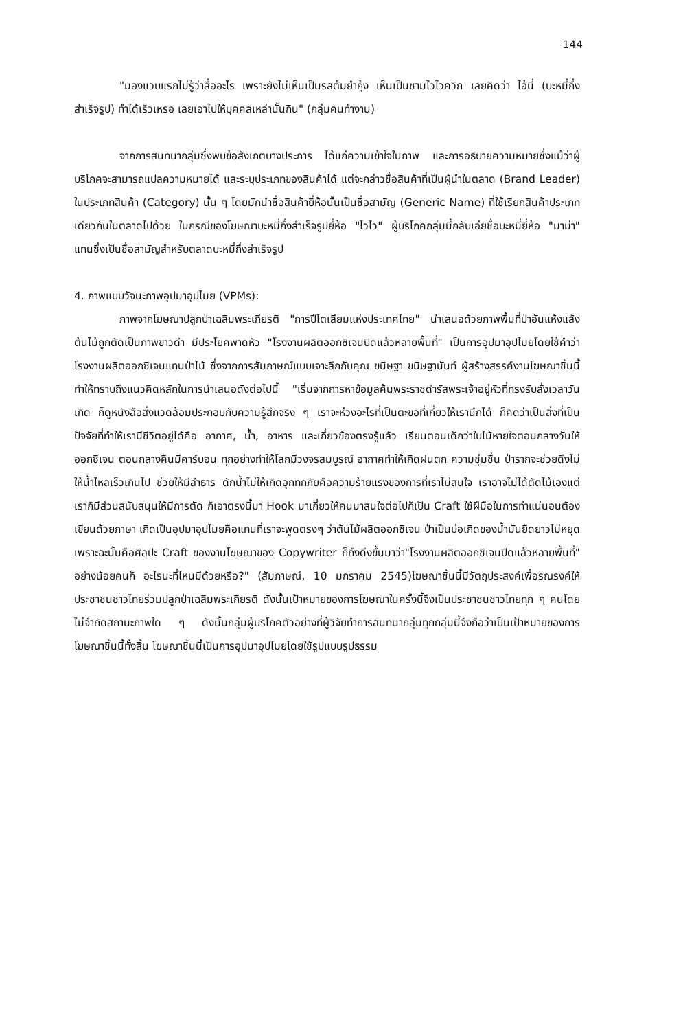144
"มองแวบแรกไม่รู้ว่าสื่ออะไร เพราะยังไม่เห็นเป็นรสต้มยำกุ้ง เห็นเป็นชามไวไวควิก เลยคิดว่า ไอ้นี่ (บะหมี่กึ่งสำเร็จรูป) ทำได้เร็วเหรอ เลยเอาไปให้บุคคลเหล่านั้นกิน" (กลุ่มคนทำงาน)
จากการสนทนากลุ่มซึ่งพบข้อสังเกตบางประการ ได้แก่ความเข้าใจในภาพ และการอธิบายความหมายซึ่งแม้ว่าผู้บริโภคจะสามารถแปลความหมายได้ และระบุประเภทของสินค้าได้ แต่จะกล่าวชื่อสินค้าที่เป็นผู้นำในตลาด (Brand Leader) ในประเภทสินค้า (Category) นั้น ๆ โดยมักนำชื่อสินค้ายี่ห้อนั้นเป็นชื่อสามัญ (Generic Name) ที่ใช้เรียกสินค้าประเภทเดียวกันในตลาดไปด้วย ในกรณีของโฆษณาบะหมี่กึ่งสำเร็จรูปยี่ห้อ "ไวไว" ผู้บริโภคกลุ่มนี้กลับเอ่ยชื่อบะหมี่ยี่ห้อ "มาม่า" แทนซึ่งเป็นชื่อสามัญสำหรับตลาดบะหมี่กึ่งสำเร็จรูป
4. ภาพแบบวัจนะภาพอุปมาอุปไมย (VPMs):
ภาพจากโฆษณาปลูกป่าเฉลิมพระเกียรติ "การปีโตเลียมแห่งประเทศไทย" นำเสนอด้วยภาพพื้นที่ป่าอันแห้งแล้งต้นไม้ถูกตัดเป็นภาพขาวดำ มีประโยคพาดหัว "โรงงานผลิตออกซิเจนปิดแล้วหลายพื้นที่" เป็นการอุปมาอุปไมยโดยใช้คำว่าโรงงานผลิตออกซิเจนแทนป่าไม้ ซึ่งจากการสัมภาษณ์แบบเจาะลึกกับคุณ ขนิษฐา ขนิษฐานันท์ ผู้สร้างสรรค์งานโฆษณาชิ้นนี้ทำให้ทราบถึงแนวคิดหลักในการนำเสนอดังต่อไปนี้ "เริ่มจากการหาข้อมูลค้นพระราชดำรัสพระเจ้าอยู่หัวที่ทรงรับสั่งเวลาวันเกิด ก็ดูหนังสือสิ่งแวดล้อมประกอบกับความรู้สึกจริง ๆ เราจะห่วงอะไรที่เป็นตะขอที่เกี่ยวให้เรานึกได้ ก็คิดว่าเป็นสิ่งที่เป็นปัจจัยที่ทำให้เรามีชีวิตอยู่ได้คือ อากาศ, น้ำ, อาหาร และเกี่ยวข้องตรงรู้แล้ว เรียนตอนเด็กว่าใบไม้หายใจตอนกลางวันให้ออกซิเจน ตอนกลางคืนมีคาร์บอน ทุกอย่างทำให้โลกมีวงจรสมบูรณ์ อากาศทำให้เกิดฝนตก ความชุ่มชื่น ป่ารากจะช่วยดึงไม่ให้น้ำไหลเร็วเกินไป ช่วยให้มีลำธาร ดักน้ำไม่ให้เกิดอุกทกภัยคือความร้ายแรงของการที่เราไม่สนใจ เราอาจไม่ได้ตัดไม้เองแต่เราก็มีส่วนสนับสนุนให้มีการตัด ก็เอาตรงนี้มา Hook มาเกี่ยวให้คนมาสนใจต่อไปก็เป็น Craft ใช้ฝีมือในการทำแน่นอนต้องเขียนด้วยภาษา เกิดเป็นอุปมาอุปไมยคือแทนที่เราจะพูดตรงๆ ว่าต้นไม้ผลิตออกซิเจน ป่าเป็นบ่อเกิดของน้ำมันยืดยาวไม่หยุด เพราะฉะนั้นคือศิลปะ Craft ของงานโฆษณาของ Copywriter ก็ถึงดึงขึ้นมาว่า"โรงงานผลิตออกซิเจนปิดแล้วหลายพื้นที่" อย่างน้อยคนก็ อะไรนะที่ไหนมีด้วยหรือ?" (สัมภาษณ์, 10 มกราคม 2545)โฆษณาชิ้นนี้มีวัตถุประสงค์เพื่อรณรงค์ให้ประชาชนชาวไทยร่วมปลูกป่าเฉลิมพระเกียรติ ดังนั้นเป้าหมายของการโฆษณาในครั้งนี้จึงเป็นประชาชนชาวไทยทุก ๆ คนโดยไม่จำกัดสถานะภาพใด ๆ ดังนั้นกลุ่มผู้บริโภคตัวอย่างที่ผู้วิจัยทำการสนทนากลุ่มทุกกลุ่มนี้จึงถือว่าเป็นเป้าหมายของการโฆษณาชิ้นนี้ทั้งสิ้น โฆษณาชิ้นนี้เป็นการอุปมาอุปไมยโดยใช้รูปแบบรูปธรรม